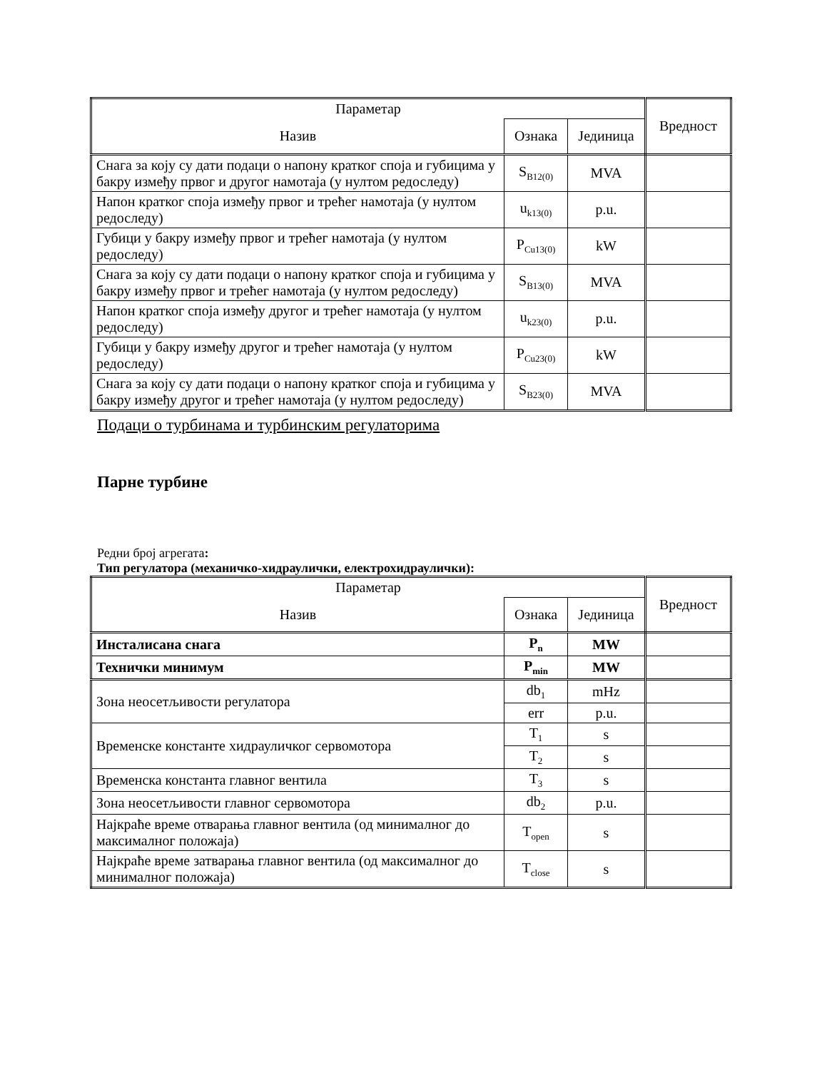| Параметар | | | Вредност |
| --- | --- | --- | --- |
| Назив | Ознака | Јединица | |
| Снага за коју су дати подаци о напону кратког споја и губицима у бакру између првог и другог намотаја (у нултом редоследу) | S<sub>B12(0)</sub> | MVA | |
| Напон кратког споја између првог и трећег намотаја (у нултом редоследу) | u<sub>k13(0)</sub> | p.u. | |
| Губици у бакру између првог и трећег намотаја (у нултом редоследу) | P<sub>Cu13(0)</sub> | kW | |
| Снага за коју су дати подаци о напону кратког споја и губицима у бакру између првог и трећег намотаја (у нултом редоследу) | S<sub>B13(0)</sub> | MVA | |
| Напон кратког споја између другог и трећег намотаја (у нултом редоследу) | u<sub>k23(0)</sub> | p.u. | |
| Губици у бакру између другог и трећег намотаја (у нултом редоследу) | P<sub>Cu23(0)</sub> | kW | |
| Снага за коју су дати подаци о напону кратког споја и губицима у бакру између другог и трећег намотаја (у нултом редоследу) | S<sub>B23(0)</sub> | MVA | |
Подаци о турбинама и турбинским регулаторима
Парне турбине
Редни број агрегата:
Тип регулатора (механичко-хидраулички, електрохидраулички):
| Параметар | | | Вредност |
| --- | --- | --- | --- |
| Назив | Ознака | Јединица | |
| Инсталисана снага | P<sub>n</sub> | MW | |
| Технички минимум | P<sub>min</sub> | MW | |
| Зона неосетљивости регулатора | db<sub>1</sub> | mHz | |
| | err | p.u. | |
| Временске константе хидрауличког сервомотора | T<sub>1</sub> | s | |
| | T<sub>2</sub> | s | |
| Временска константа главног вентила | T<sub>3</sub> | s | |
| Зона неосетљивости главног сервомотора | db<sub>2</sub> | p.u. | |
| Најкраће време отварања главног вентила (од минималног до максималног положаја) | T<sub>open</sub> | s | |
| Најкраће време затварања главног вентила (од максималног до минималног положаја) | T<sub>close</sub> | s | |